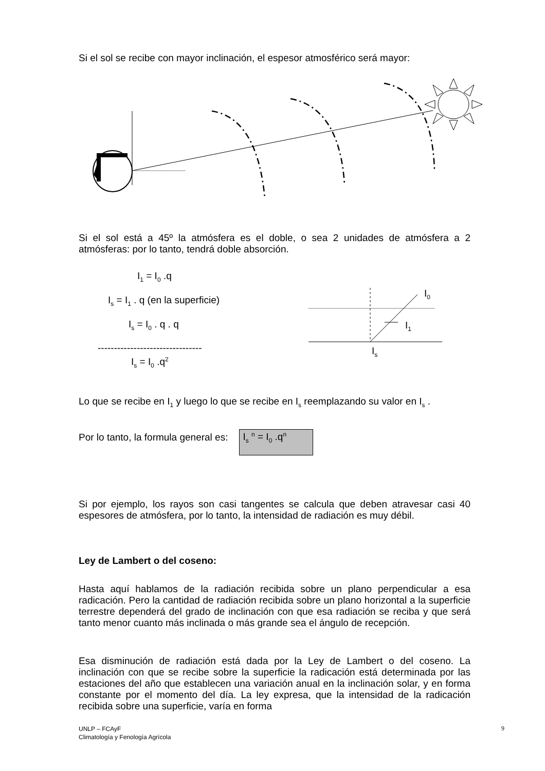Si el sol se recibe con mayor inclinación, el espesor atmosférico será mayor:
Si el sol está a 45º la atmósfera es el doble, o sea 2 unidades de atmósfera a 2 atmósferas: por lo tanto, tendrá doble absorción.
I<sub>1</sub> = I<sub>0</sub> .q
I<sub>s</sub> = I<sub>1</sub> . q (en la superficie)
I<sub>s</sub> = I<sub>0</sub> . q . q
--------------------------------
I<sub>s</sub> = I<sub>0</sub> .q<sup>2</sup>
I<sub>0</sub>
I<sub>1</sub>
I<sub>s</sub>
Lo que se recibe en I<sub>1</sub> y luego lo que se recibe en I<sub>s</sub> reemplazando su valor en I<sub>s</sub> .
Por lo tanto, la formula general es: I<sub>s</sub> <sup>n</sup> = I<sub>0</sub> .q<sup>n</sup>
Si por ejemplo, los rayos son casi tangentes se calcula que deben atravesar casi 40 espesores de atmósfera, por lo tanto, la intensidad de radiación es muy débil.
Ley de Lambert o del coseno:
Hasta aquí hablamos de la radiación recibida sobre un plano perpendicular a esa radicación. Pero la cantidad de radiación recibida sobre un plano horizontal a la superficie terrestre dependerá del grado de inclinación con que esa radiación se reciba y que será tanto menor cuanto más inclinada o más grande sea el ángulo de recepción.
Esa disminución de radiación está dada por la Ley de Lambert o del coseno. La inclinación con que se recibe sobre la superficie la radicación está determinada por las estaciones del año que establecen una variación anual en la inclinación solar, y en forma constante por el momento del día. La ley expresa, que la intensidad de la radicación recibida sobre una superficie, varía en forma
UNLP – FCAyF
Climatología y Fenología Agrícola
9